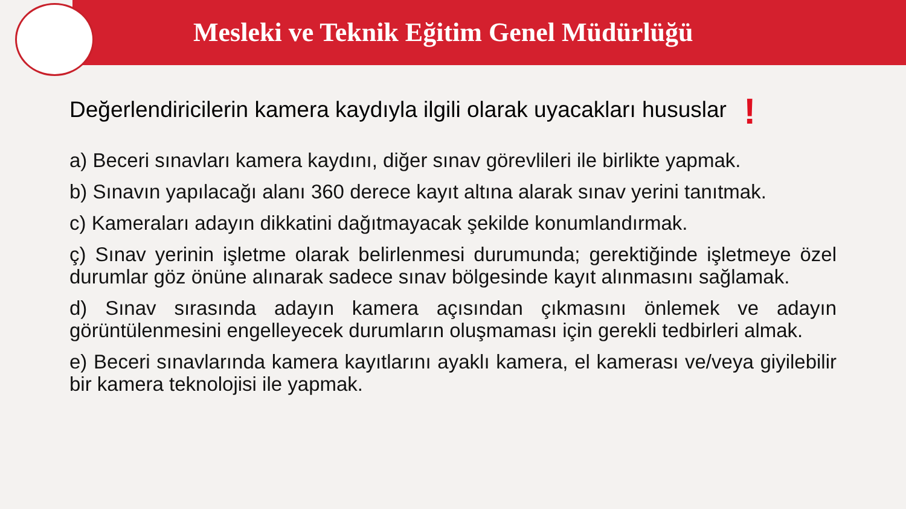Mesleki ve Teknik Eğitim Genel Müdürlüğü
Değerlendiricilerin kamera kaydıyla ilgili olarak uyacakları hususlar !
a) Beceri sınavları kamera kaydını, diğer sınav görevlileri ile birlikte yapmak.
b) Sınavın yapılacağı alanı 360 derece kayıt altına alarak sınav yerini tanıtmak.
c) Kameraları adayın dikkatini dağıtmayacak şekilde konumlandırmak.
ç) Sınav yerinin işletme olarak belirlenmesi durumunda; gerektiğinde işletmeye özel durumlar göz önüne alınarak sadece sınav bölgesinde kayıt alınmasını sağlamak.
d) Sınav sırasında adayın kamera açısından çıkmasını önlemek ve adayın görüntülenmesini engelleyecek durumların oluşmaması için gerekli tedbirleri almak.
e) Beceri sınavlarında kamera kayıtlarını ayaklı kamera, el kamerası ve/veya giyilebilir bir kamera teknolojisi ile yapmak.